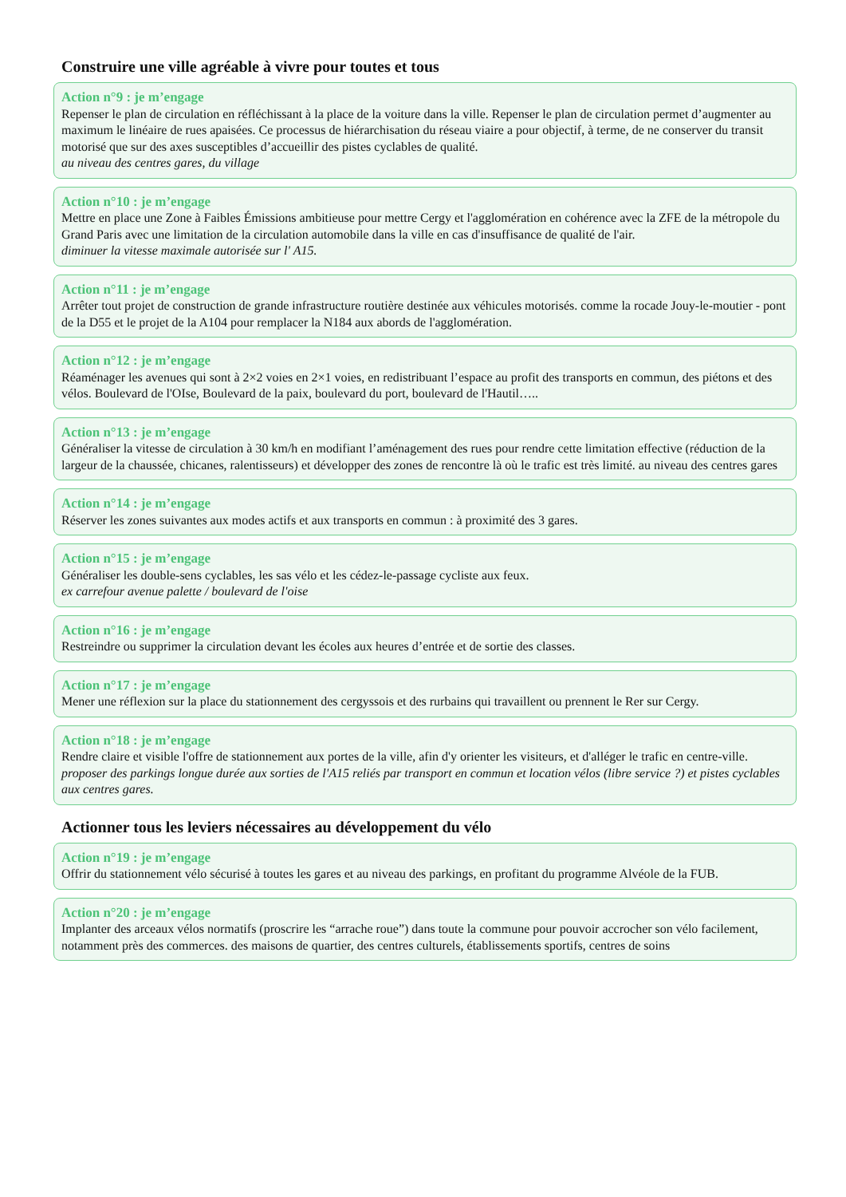Construire une ville agréable à vivre pour toutes et tous
Action n°9 : je m’engage
Repenser le plan de circulation en réfléchissant à la place de la voiture dans la ville. Repenser le plan de circulation permet d’augmenter au maximum le linéaire de rues apaisées. Ce processus de hiérarchisation du réseau viaire a pour objectif, à terme, de ne conserver du transit motorisé que sur des axes susceptibles d’accueillir des pistes cyclables de qualité.
au niveau des centres gares, du village
Action n°10 : je m’engage
Mettre en place une Zone à Faibles Émissions ambitieuse pour mettre Cergy et l'agglomération en cohérence avec la ZFE de la métropole du Grand Paris avec une limitation de la circulation automobile dans la ville en cas d'insuffisance de qualité de l'air.
diminuer la vitesse maximale autorisée sur l' A15.
Action n°11 : je m’engage
Arrêter tout projet de construction de grande infrastructure routière destinée aux véhicules motorisés. comme la rocade Jouy-le-moutier - pont de la D55 et le projet de la A104 pour remplacer la N184 aux abords de l'agglomération.
Action n°12 : je m’engage
Réaménager les avenues qui sont à 2×2 voies en 2×1 voies, en redistribuant l’espace au profit des transports en commun, des piétons et des vélos. Boulevard de l'OIse, Boulevard de la paix, boulevard du port, boulevard de l'Hautil…..
Action n°13 : je m’engage
Généraliser la vitesse de circulation à 30 km/h en modifiant l’aménagement des rues pour rendre cette limitation effective (réduction de la largeur de la chaussée, chicanes, ralentisseurs) et développer des zones de rencontre là où le trafic est très limité. au niveau des centres gares
Action n°14 : je m’engage
Réserver les zones suivantes aux modes actifs et aux transports en commun : à proximité des 3 gares.
Action n°15 : je m’engage
Généraliser les double-sens cyclables, les sas vélo et les cédez-le-passage cycliste aux feux.
ex carrefour avenue palette / boulevard de l'oise
Action n°16 : je m’engage
Restreindre ou supprimer la circulation devant les écoles aux heures d’entrée et de sortie des classes.
Action n°17 : je m’engage
Mener une réflexion sur la place du stationnement des cergyssois et des rurbains qui travaillent ou prennent le Rer sur Cergy.
Action n°18 : je m’engage
Rendre claire et visible l'offre de stationnement aux portes de la ville, afin d'y orienter les visiteurs, et d'alléger le trafic en centre-ville.
proposer des parkings longue durée aux sorties de l'A15 reliés par transport en commun et location vélos (libre service ?) et pistes cyclables aux centres gares.
Actionner tous les leviers nécessaires au développement du vélo
Action n°19 : je m’engage
Offrir du stationnement vélo sécurisé à toutes les gares et au niveau des parkings, en profitant du programme Alvéole de la FUB.
Action n°20 : je m’engage
Implanter des arceaux vélos normatifs (proscrire les “arrache roue”) dans toute la commune pour pouvoir accrocher son vélo facilement, notamment près des commerces. des maisons de quartier, des centres culturels, établissements sportifs, centres de soins